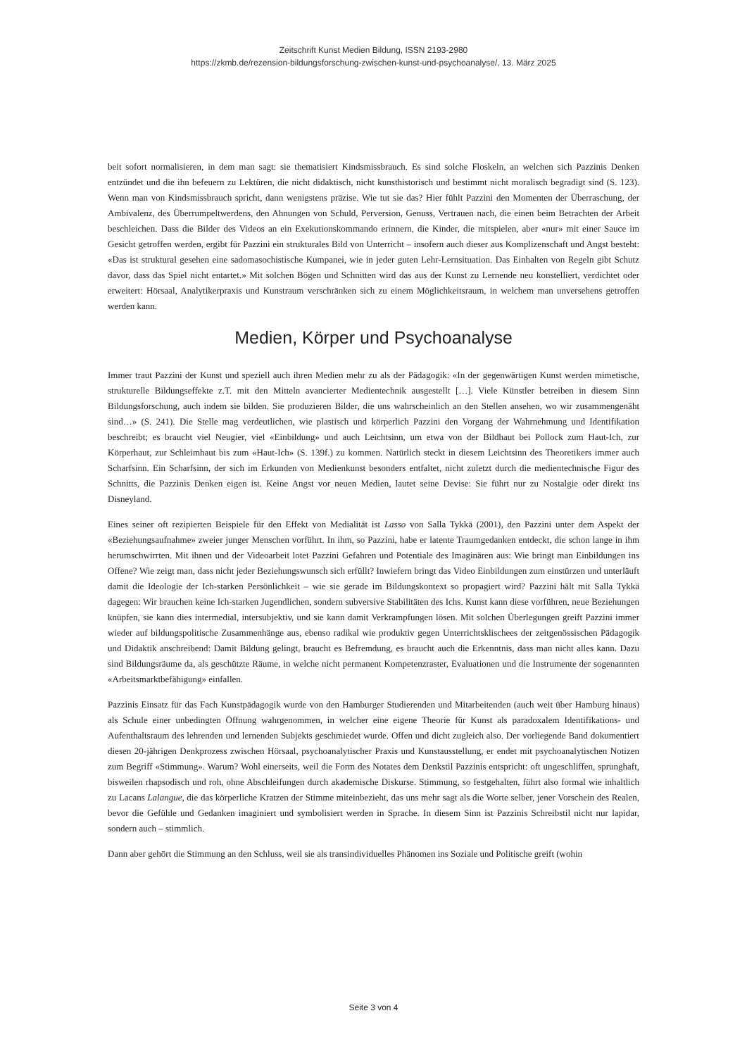Zeitschrift Kunst Medien Bildung, ISSN 2193-2980
https://zkmb.de/rezension-bildungsforschung-zwischen-kunst-und-psychoanalyse/, 13. März 2025
beit sofort normalisieren, in dem man sagt: sie thematisiert Kindsmissbrauch. Es sind solche Floskeln, an welchen sich Pazzinis Denken entzündet und die ihn befeuern zu Lektüren, die nicht didaktisch, nicht kunsthistorisch und bestimmt nicht moralisch begradigt sind (S. 123). Wenn man von Kindsmissbrauch spricht, dann wenigstens präzise. Wie tut sie das? Hier fühlt Pazzini den Momenten der Überraschung, der Ambivalenz, des Überrumpeltwerdens, den Ahnungen von Schuld, Perversion, Genuss, Vertrauen nach, die einen beim Betrachten der Arbeit beschleichen. Dass die Bilder des Videos an ein Exekutionskommando erinnern, die Kinder, die mitspielen, aber «nur» mit einer Sauce im Gesicht getroffen werden, ergibt für Pazzini ein strukturales Bild von Unterricht – insofern auch dieser aus Komplizenschaft und Angst besteht: «Das ist struktural gesehen eine sadomasochistische Kumpanei, wie in jeder guten Lehr-Lernsituation. Das Einhalten von Regeln gibt Schutz davor, dass das Spiel nicht entartet.» Mit solchen Bögen und Schnitten wird das aus der Kunst zu Lernende neu konstelliert, verdichtet oder erweitert: Hörsaal, Analytikerpraxis und Kunstraum verschränken sich zu einem Möglichkeitsraum, in welchem man unversehens getroffen werden kann.
Medien, Körper und Psychoanalyse
Immer traut Pazzini der Kunst und speziell auch ihren Medien mehr zu als der Pädagogik: «In der gegenwärtigen Kunst werden mimetische, strukturelle Bildungseffekte z.T. mit den Mitteln avancierter Medientechnik ausgestellt […]. Viele Künstler betreiben in diesem Sinn Bildungsforschung, auch indem sie bilden. Sie produzieren Bilder, die uns wahrscheinlich an den Stellen ansehen, wo wir zusammengenäht sind…» (S. 241). Die Stelle mag verdeutlichen, wie plastisch und körperlich Pazzini den Vorgang der Wahrnehmung und Identifikation beschreibt; es braucht viel Neugier, viel «Einbildung» und auch Leichtsinn, um etwa von der Bildhaut bei Pollock zum Haut-Ich, zur Körperhaut, zur Schleimhaut bis zum «Haut-Ich» (S. 139f.) zu kommen. Natürlich steckt in diesem Leichtsinn des Theoretikers immer auch Scharfsinn. Ein Scharfsinn, der sich im Erkunden von Medienkunst besonders entfaltet, nicht zuletzt durch die medientechnische Figur des Schnitts, die Pazzinis Denken eigen ist. Keine Angst vor neuen Medien, lautet seine Devise: Sie führt nur zu Nostalgie oder direkt ins Disneyland.
Eines seiner oft rezipierten Beispiele für den Effekt von Medialität ist Lasso von Salla Tykkä (2001), den Pazzini unter dem Aspekt der «Beziehungsaufnahme» zweier junger Menschen vorführt. In ihm, so Pazzini, habe er latente Traumgedanken entdeckt, die schon lange in ihm herumschwirrten. Mit ihnen und der Videoarbeit lotet Pazzini Gefahren und Potentiale des Imaginären aus: Wie bringt man Einbildungen ins Offene? Wie zeigt man, dass nicht jeder Beziehungswunsch sich erfüllt? Inwiefern bringt das Video Einbildungen zum einstürzen und unterläuft damit die Ideologie der Ich-starken Persönlichkeit – wie sie gerade im Bildungskontext so propagiert wird? Pazzini hält mit Salla Tykkä dagegen: Wir brauchen keine Ich-starken Jugendlichen, sondern subversive Stabilitäten des Ichs. Kunst kann diese vorführen, neue Beziehungen knüpfen, sie kann dies intermedial, intersubjektiv, und sie kann damit Verkrampfungen lösen. Mit solchen Überlegungen greift Pazzini immer wieder auf bildungspolitische Zusammenhänge aus, ebenso radikal wie produktiv gegen Unterrichtsklischees der zeitgenössischen Pädagogik und Didaktik anschreibend: Damit Bildung gelingt, braucht es Befremdung, es braucht auch die Erkenntnis, dass man nicht alles kann. Dazu sind Bildungsräume da, als geschützte Räume, in welche nicht permanent Kompetenzraster, Evaluationen und die Instrumente der sogenannten «Arbeitsmarktbefähigung» einfallen.
Pazzinis Einsatz für das Fach Kunstpädagogik wurde von den Hamburger Studierenden und Mitarbeitenden (auch weit über Hamburg hinaus) als Schule einer unbedingten Öffnung wahrgenommen, in welcher eine eigene Theorie für Kunst als paradoxalem Identifikations- und Aufenthaltsraum des lehrenden und lernenden Subjekts geschmiedet wurde. Offen und dicht zugleich also. Der vorliegende Band dokumentiert diesen 20-jährigen Denkprozess zwischen Hörsaal, psychoanalytischer Praxis und Kunstausstellung, er endet mit psychoanalytischen Notizen zum Begriff «Stimmung». Warum? Wohl einerseits, weil die Form des Notates dem Denkstil Pazzinis entspricht: oft ungeschliffen, sprunghaft, bisweilen rhapsodisch und roh, ohne Abschleifungen durch akademische Diskurse. Stimmung, so festgehalten, führt also formal wie inhaltlich zu Lacans Lalangue, die das körperliche Kratzen der Stimme miteinbezieht, das uns mehr sagt als die Worte selber, jener Vorschein des Realen, bevor die Gefühle und Gedanken imaginiert und symbolisiert werden in Sprache. In diesem Sinn ist Pazzinis Schreibstil nicht nur lapidar, sondern auch – stimmlich.
Dann aber gehört die Stimmung an den Schluss, weil sie als transindividuelles Phänomen ins Soziale und Politische greift (wohin
Seite 3 von 4